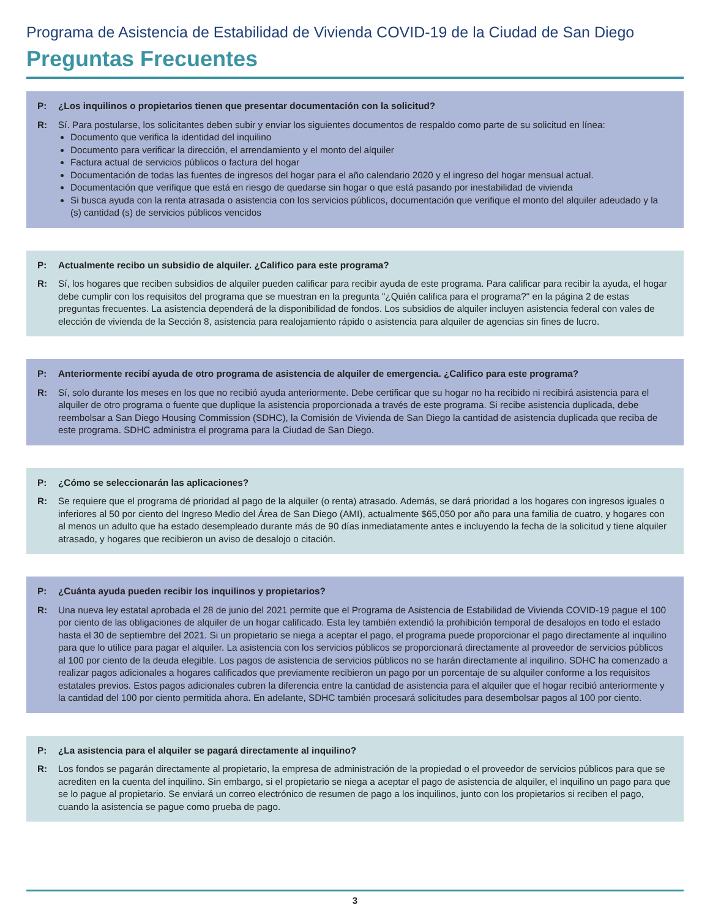Programa de Asistencia de Estabilidad de Vivienda COVID-19 de la Ciudad de San Diego
Preguntas Frecuentes
P: ¿Los inquilinos o propietarios tienen que presentar documentación con la solicitud?
R: Sí. Para postularse, los solicitantes deben subir y enviar los siguientes documentos de respaldo como parte de su solicitud en línea:
Documento que verifica la identidad del inquilino
Documento para verificar la dirección, el arrendamiento y el monto del alquiler
Factura actual de servicios públicos o factura del hogar
Documentación de todas las fuentes de ingresos del hogar para el año calendario 2020 y el ingreso del hogar mensual actual.
Documentación que verifique que está en riesgo de quedarse sin hogar o que está pasando por inestabilidad de vivienda
Si busca ayuda con la renta atrasada o asistencia con los servicios públicos, documentación que verifique el monto del alquiler adeudado y la (s) cantidad (s) de servicios públicos vencidos
P: Actualmente recibo un subsidio de alquiler. ¿Califico para este programa?
R: Sí, los hogares que reciben subsidios de alquiler pueden calificar para recibir ayuda de este programa. Para calificar para recibir la ayuda, el hogar debe cumplir con los requisitos del programa que se muestran en la pregunta "¿Quién califica para el programa?" en la página 2 de estas preguntas frecuentes. La asistencia dependerá de la disponibilidad de fondos. Los subsidios de alquiler incluyen asistencia federal con vales de elección de vivienda de la Sección 8, asistencia para realojamiento rápido o asistencia para alquiler de agencias sin fines de lucro.
P: Anteriormente recibí ayuda de otro programa de asistencia de alquiler de emergencia. ¿Califico para este programa?
R: Sí, solo durante los meses en los que no recibió ayuda anteriormente. Debe certificar que su hogar no ha recibido ni recibirá asistencia para el alquiler de otro programa o fuente que duplique la asistencia proporcionada a través de este programa. Si recibe asistencia duplicada, debe reembolsar a San Diego Housing Commission (SDHC), la Comisión de Vivienda de San Diego la cantidad de asistencia duplicada que reciba de este programa. SDHC administra el programa para la Ciudad de San Diego.
P: ¿Cómo se seleccionarán las aplicaciones?
R: Se requiere que el programa dé prioridad al pago de la alquiler (o renta) atrasado. Además, se dará prioridad a los hogares con ingresos iguales o inferiores al 50 por ciento del Ingreso Medio del Área de San Diego (AMI), actualmente $65,050 por año para una familia de cuatro, y hogares con al menos un adulto que ha estado desempleado durante más de 90 días inmediatamente antes e incluyendo la fecha de la solicitud y tiene alquiler atrasado, y hogares que recibieron un aviso de desalojo o citación.
P: ¿Cuánta ayuda pueden recibir los inquilinos y propietarios?
R: Una nueva ley estatal aprobada el 28 de junio del 2021 permite que el Programa de Asistencia de Estabilidad de Vivienda COVID-19 pague el 100 por ciento de las obligaciones de alquiler de un hogar calificado. Esta ley también extendió la prohibición temporal de desalojos en todo el estado hasta el 30 de septiembre del 2021. Si un propietario se niega a aceptar el pago, el programa puede proporcionar el pago directamente al inquilino para que lo utilice para pagar el alquiler. La asistencia con los servicios públicos se proporcionará directamente al proveedor de servicios públicos al 100 por ciento de la deuda elegible. Los pagos de asistencia de servicios públicos no se harán directamente al inquilino. SDHC ha comenzado a realizar pagos adicionales a hogares calificados que previamente recibieron un pago por un porcentaje de su alquiler conforme a los requisitos estatales previos. Estos pagos adicionales cubren la diferencia entre la cantidad de asistencia para el alquiler que el hogar recibió anteriormente y la cantidad del 100 por ciento permitida ahora. En adelante, SDHC también procesará solicitudes para desembolsar pagos al 100 por ciento.
P: ¿La asistencia para el alquiler se pagará directamente al inquilino?
R: Los fondos se pagarán directamente al propietario, la empresa de administración de la propiedad o el proveedor de servicios públicos para que se acrediten en la cuenta del inquilino. Sin embargo, si el propietario se niega a aceptar el pago de asistencia de alquiler, el inquilino un pago para que se lo pague al propietario. Se enviará un correo electrónico de resumen de pago a los inquilinos, junto con los propietarios si reciben el pago, cuando la asistencia se pague como prueba de pago.
3